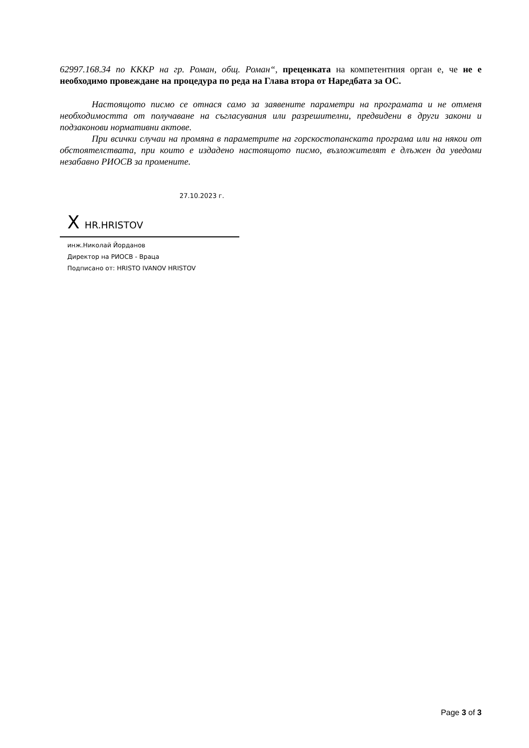62997.168.34 по КККР на гр. Роман, общ. Роман“, преценката на компетентния орган е, че не е необходимо провеждане на процедура по реда на Глава втора от Наредбата за ОС.
Настоящото писмо се отнася само за заявените параметри на програмата и не отменя необходимостта от получаване на съгласувания или разрешителни, предвидени в други закони и подзаконови нормативни актове.
При всички случаи на промяна в параметрите на горскостопанската програма или на някои от обстоятелствата, при които е издадено настоящото писмо, възложителят е длъжен да уведоми незабавно РИОСВ за промените.
27.10.2023 г.
X HR.HRISTOV
инж.Николай Йорданов
Директор на РИОСВ - Враца
Подписано от: HRISTO IVANOV HRISTOV
Page 3 of 3